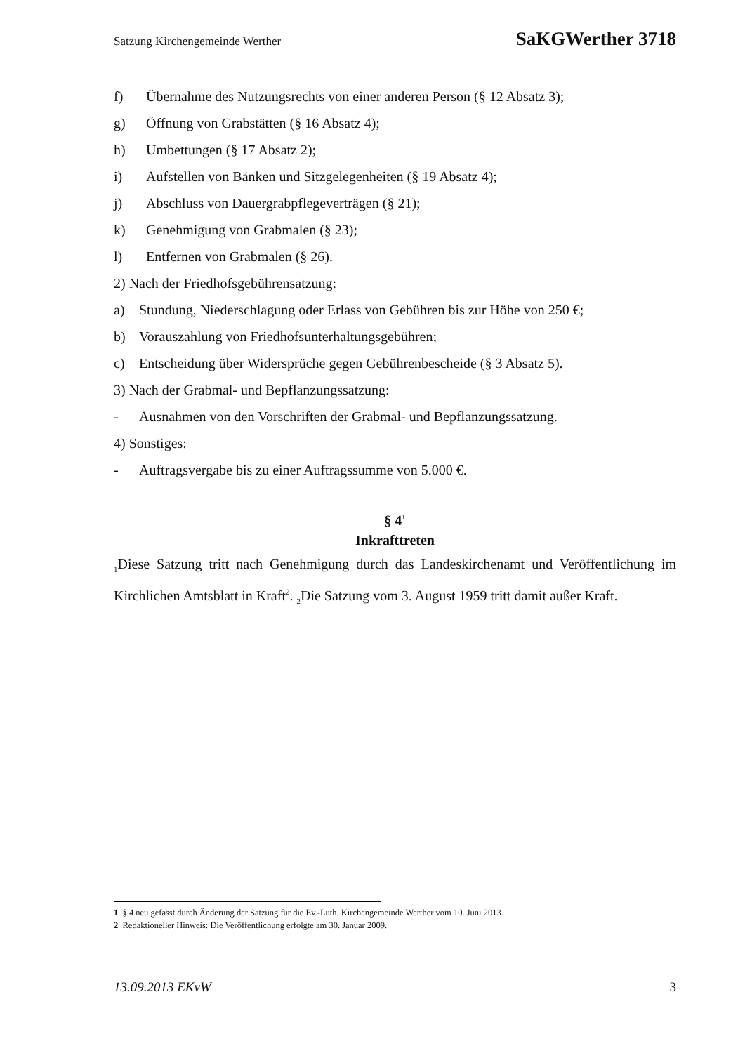Satzung Kirchengemeinde Werther SaKGWerther 3718
f) Übernahme des Nutzungsrechts von einer anderen Person (§ 12 Absatz 3);
g) Öffnung von Grabstätten (§ 16 Absatz 4);
h) Umbettungen (§ 17 Absatz 2);
i) Aufstellen von Bänken und Sitzgelegenheiten (§ 19 Absatz 4);
j) Abschluss von Dauergrabpflegeverträgen (§ 21);
k) Genehmigung von Grabmalen (§ 23);
l) Entfernen von Grabmalen (§ 26).
2) Nach der Friedhofsgebührensatzung:
a) Stundung, Niederschlagung oder Erlass von Gebühren bis zur Höhe von 250 €;
b) Vorauszahlung von Friedhofsunterhaltungsgebühren;
c) Entscheidung über Widersprüche gegen Gebührenbescheide (§ 3 Absatz 5).
3) Nach der Grabmal- und Bepflanzungssatzung:
- Ausnahmen von den Vorschriften der Grabmal- und Bepflanzungssatzung.
4) Sonstiges:
- Auftragsvergabe bis zu einer Auftragssumme von 5.000 €.
§ 4<sup>1</sup>
Inkrafttreten
<sub>1</sub>Diese Satzung tritt nach Genehmigung durch das Landeskirchenamt und Veröffentlichung im Kirchlichen Amtsblatt in Kraft<sup>2</sup>. <sub>2</sub>Die Satzung vom 3. August 1959 tritt damit außer Kraft.
1 § 4 neu gefasst durch Änderung der Satzung für die Ev.-Luth. Kirchengemeinde Werther vom 10. Juni 2013.
2 Redaktioneller Hinweis: Die Veröffentlichung erfolgte am 30. Januar 2009.
13.09.2013 EKvW 3